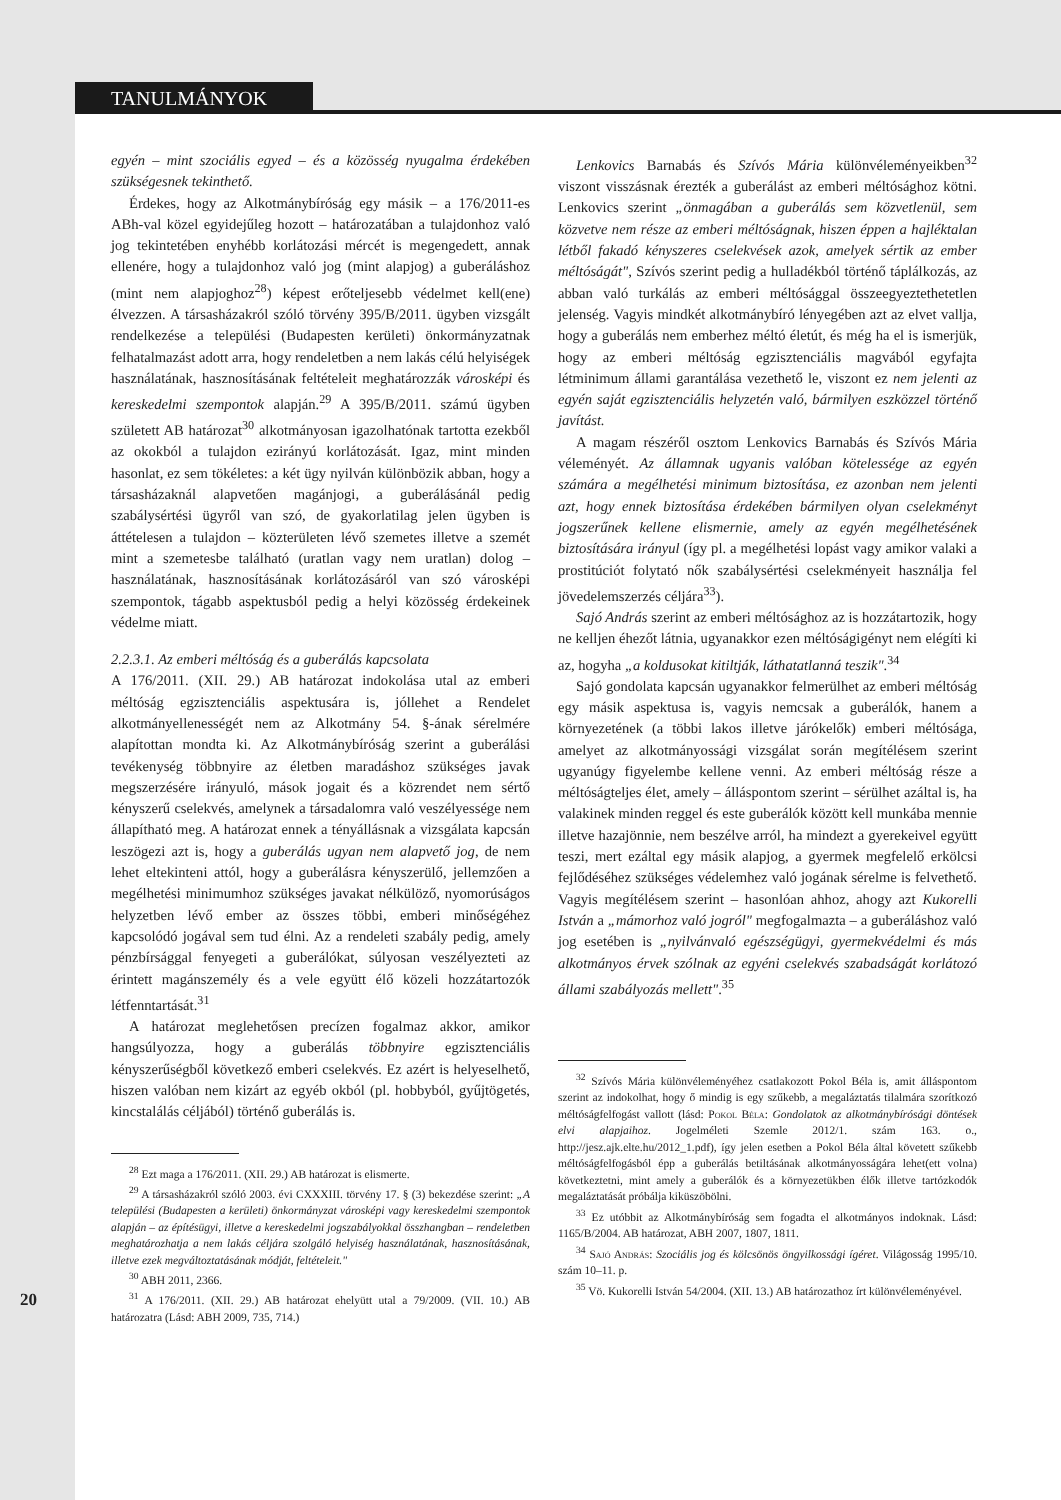TANULMÁNYOK
egyén – mint szociális egyed – és a közösség nyugalma érdekében szükségesnek tekinthető.
Érdekes, hogy az Alkotmánybíróság egy másik – a 176/2011-es ABh-val közel egyidejűleg hozott – határozatában a tulajdonhoz való jog tekintetében enyhébb korlátozási mércét is megengedett, annak ellenére, hogy a tulajdonhoz való jog (mint alapjog) a guberáláshoz (mint nem alapjoghoz<sup>28</sup>) képest erőteljesebb védelmet kell(ene) élvezzen. A társasházakról szóló törvény 395/B/2011. ügyben vizsgált rendelkezése a települési (Budapesten kerületi) önkormányzatnak felhatalmazást adott arra, hogy rendeletben a nem lakás célú helyiségek használatának, hasznosításának feltételeit meghatározzák városképi és kereskedelmi szempontok alapján.<sup>29</sup> A 395/B/2011. számú ügyben született AB határozat<sup>30</sup> alkotmányosan igazolhatónak tartotta ezekből az okokból a tulajdon ezirányú korlátozását. Igaz, mint minden hasonlat, ez sem tökéletes: a két ügy nyilván különbözik abban, hogy a társasházaknál alapvetően magánjogi, a guberálásánál pedig szabálysértési ügyről van szó, de gyakorlatilag jelen ügyben is áttételesen a tulajdon – közterületen lévő szemetes illetve a szemét mint a szemetesbe található (uratlan vagy nem uratlan) dolog – használatának, hasznosításának korlátozásáról van szó városképi szempontok, tágabb aspektusból pedig a helyi közösség érdekeinek védelme miatt.
2.2.3.1. Az emberi méltóság és a guberálás kapcsolata
A 176/2011. (XII. 29.) AB határozat indokolása utal az emberi méltóság egzisztenciális aspektusára is, jóllehet a Rendelet alkotmányellenességét nem az Alkotmány 54. §-ának sérelmére alapítottan mondta ki. Az Alkotmánybíróság szerint a guberálási tevékenység többnyire az életben maradáshoz szükséges javak megszerzésére irányuló, mások jogait és a közrendet nem sértő kényszerű cselekvés, amelynek a társadalomra való veszélyessége nem állapítható meg. A határozat ennek a tényállásnak a vizsgálata kapcsán leszögezi azt is, hogy a guberálás ugyan nem alapvető jog, de nem lehet eltekinteni attól, hogy a guberálásra kényszerülő, jellemzően a megélhetési minimumhoz szükséges javakat nélkülöző, nyomorúságos helyzetben lévő ember az összes többi, emberi minőségéhez kapcsolódó jogával sem tud élni. Az a rendeleti szabály pedig, amely pénzbírsággal fenyegeti a guberálókat, súlyosan veszélyezteti az érintett magánszemély és a vele együtt élő közeli hozzátartozók létfenntartását.<sup>31</sup>
A határozat meglehetősen precízen fogalmaz akkor, amikor hangsúlyozza, hogy a guberálás többnyire egzisztenciális kényszerűségből következő emberi cselekvés. Ez azért is helyeselhető, hiszen valóban nem kizárt az egyéb okból (pl. hobbyból, gyűjtögetés, kincstalálás céljából) történő guberálás is.
<sup>28</sup> Ezt maga a 176/2011. (XII. 29.) AB határozat is elismerte.
<sup>29</sup> A társasházakról szóló 2003. évi CXXXIII. törvény 17. § (3) bekezdése szerint: „A települési (Budapesten a kerületi) önkormányzat városképi vagy kereskedelmi szempontok alapján – az építésügyi, illetve a kereskedelmi jogszabályokkal összhangban – rendeletben meghatározhatja a nem lakás céljára szolgáló helyiség használatának, hasznosításának, illetve ezek megváltoztatásának módját, feltételeit."
<sup>30</sup> ABH 2011, 2366.
<sup>31</sup> A 176/2011. (XII. 29.) AB határozat ehelyütt utal a 79/2009. (VII. 10.) AB határozatra (Lásd: ABH 2009, 735, 714.)
Lenkovics Barnabás és Szívós Mária különvéleményeikben<sup>32</sup> viszont visszásnak érezték a guberálást az emberi méltósághoz kötni. Lenkovics szerint „önmagában a guberálás sem közvetlenül, sem közvetve nem része az emberi méltóságnak, hiszen éppen a hajléktalan létből fakadó kényszeres cselekvések azok, amelyek sértik az ember méltóságát", Szívós szerint pedig a hulladékból történő táplálkozás, az abban való turkálás az emberi méltósággal összeegyeztethetetlen jelenség. Vagyis mindkét alkotmánybíró lényegében azt az elvet vallja, hogy a guberálás nem emberhez méltó életút, és még ha el is ismerjük, hogy az emberi méltóság egzisztenciális magvából egyfajta létminimum állami garantálása vezethető le, viszont ez nem jelenti az egyén saját egzisztenciális helyzetén való, bármilyen eszközzel történő javítást.
A magam részéről osztom Lenkovics Barnabás és Szívós Mária véleményét. Az államnak ugyanis valóban kötelessége az egyén számára a megélhetési minimum biztosítása, ez azonban nem jelenti azt, hogy ennek biztosítása érdekében bármilyen olyan cselekményt jogszerűnek kellene elismernie, amely az egyén megélhetésének biztosítására irányul (így pl. a megélhetési lopást vagy amikor valaki a prostitúciót folytató nők szabálysértési cselekményeit használja fel jövedelemszerzés céljára<sup>33</sup>).
Sajó András szerint az emberi méltósághoz az is hozzátartozik, hogy ne kelljen éhezőt látnia, ugyanakkor ezen méltóságigényt nem elégíti ki az, hogyha „a koldusokat kitiltják, láthatatlanná teszik".<sup>34</sup>
Sajó gondolata kapcsán ugyanakkor felmerülhet az emberi méltóság egy másik aspektusa is, vagyis nemcsak a guberálók, hanem a környezetének (a többi lakos illetve járókelők) emberi méltósága, amelyet az alkotmányossági vizsgálat során megítélésem szerint ugyanúgy figyelembe kellene venni. Az emberi méltóság része a méltóságteljes élet, amely – álláspontom szerint – sérülhet azáltal is, ha valakinek minden reggel és este guberálók között kell munkába mennie illetve hazajönnie, nem beszélve arról, ha mindezt a gyerekeivel együtt teszi, mert ezáltal egy másik alapjog, a gyermek megfelelő erkölcsi fejlődéséhez szükséges védelemhez való jogának sérelme is felvethető. Vagyis megítélésem szerint – hasonlóan ahhoz, ahogy azt Kukorelli István a „mámorhoz való jogról" megfogalmazta – a guberáláshoz való jog esetében is „nyilvánvaló egészségügyi, gyermekvédelmi és más alkotmányos érvek szólnak az egyéni cselekvés szabadságát korlátozó állami szabályozás mellett".<sup>35</sup>
<sup>32</sup> Szívós Mária különvéleményéhez csatlakozott Pokol Béla is, amit álláspontom szerint az indokolhat, hogy ő mindig is egy szűkebb, a megaláztatás tilalmára szorítkozó méltóságfelfogást vallott (lásd: Pokol Béla: Gondolatok az alkotmánybírósági döntések elvi alapjaihoz. Jogelméleti Szemle 2012/1. szám 163. o., http://jesz.ajk.elte.hu/2012_1.pdf), így jelen esetben a Pokol Béla által követett szűkebb méltóságfelfogásból épp a guberálás betiltásának alkotmányosságára lehet(ett volna) következtetni, mint amely a guberálók és a környezetükben élők illetve tartózkodók megaláztatását próbálja kiküszöbölni.
<sup>33</sup> Ez utóbbit az Alkotmánybíróság sem fogadta el alkotmányos indoknak. Lásd: 1165/B/2004. AB határozat, ABH 2007, 1807, 1811.
<sup>34</sup> Sajó András: Szociális jog és kölcsönös öngyilkossági ígéret. Világosság 1995/10. szám 10–11. p.
<sup>35</sup> Vö. Kukorelli István 54/2004. (XII. 13.) AB határozathoz írt különvéleményével.
20